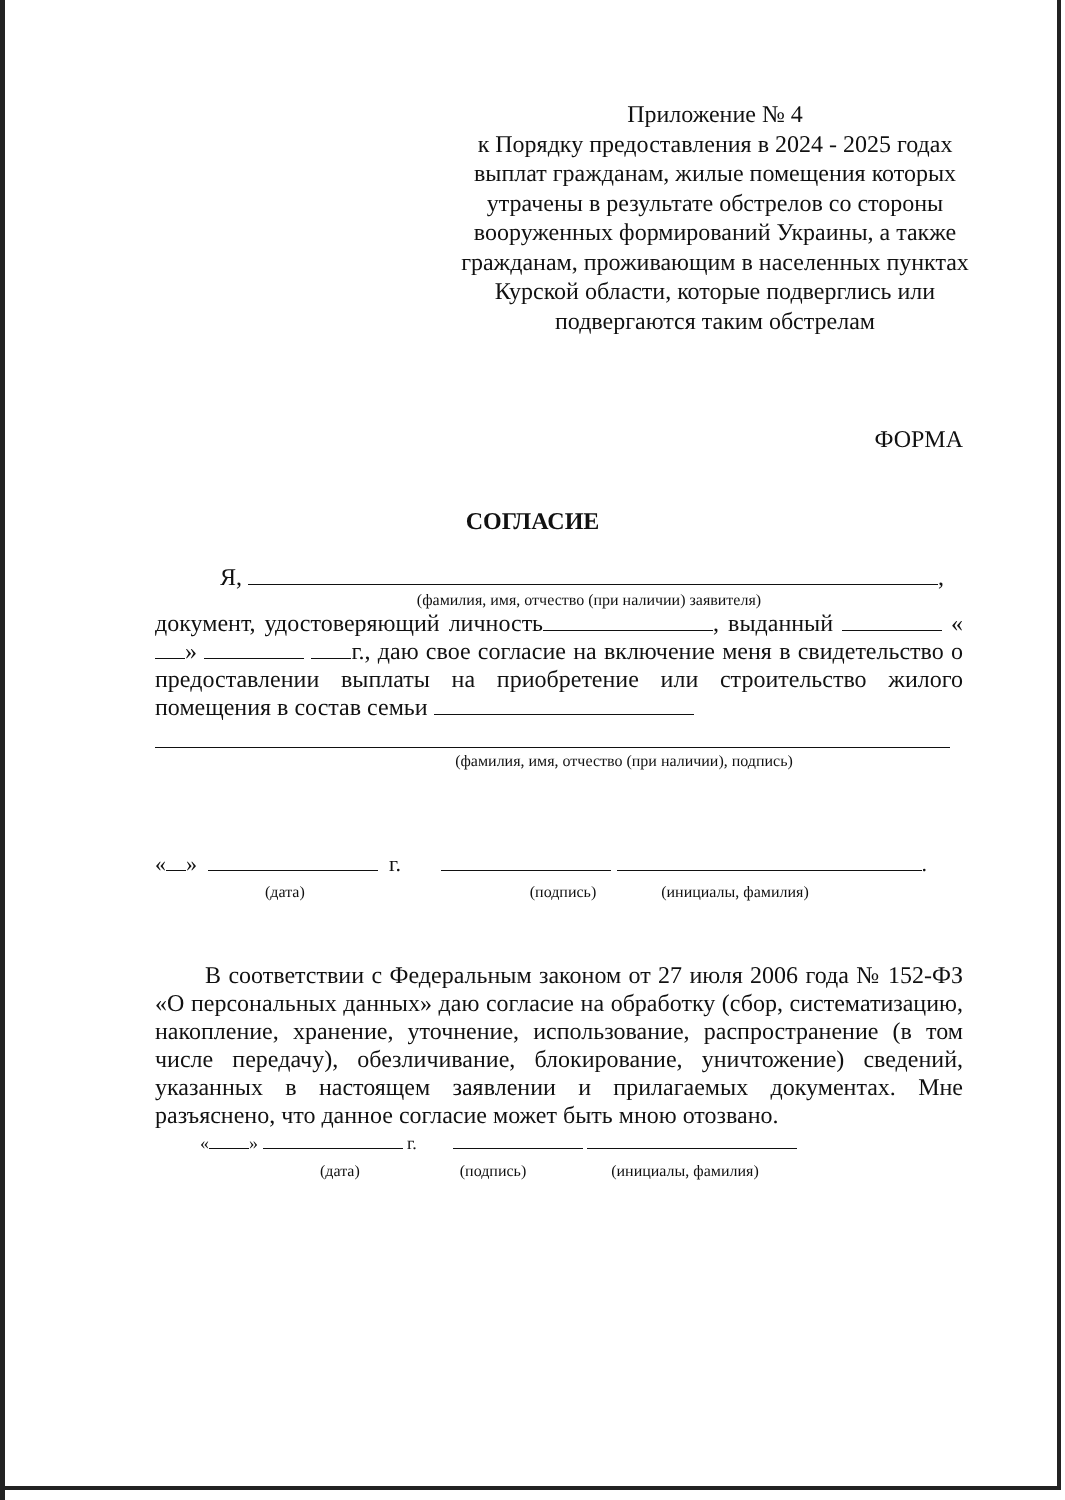Приложение № 4
к Порядку предоставления в 2024 - 2025 годах выплат гражданам, жилые помещения которых утрачены в результате обстрелов со стороны вооруженных формирований Украины, а также гражданам, проживающим в населенных пунктах Курской области, которые подверглись или подвергаются таким обстрелам
ФОРМА
СОГЛАСИЕ
Я, ,
(фамилия, имя, отчество (при наличии) заявителя)
документ, удостоверяющий личность , выданный « » г., даю свое согласие на включение меня в свидетельство о предоставлении выплаты на приобретение или строительство жилого помещения в состав семьи
(фамилия, имя, отчество (при наличии), подпись)
« » г. .
(дата) (подпись) (инициалы, фамилия)
В соответствии с Федеральным законом от 27 июля 2006 года № 152-ФЗ «О персональных данных» даю согласие на обработку (сбор, систематизацию, накопление, хранение, уточнение, использование, распространение (в том числе передачу), обезличивание, блокирование, уничтожение) сведений, указанных в настоящем заявлении и прилагаемых документах. Мне разъяснено, что данное согласие может быть мною отозвано.
« » г.
(дата) (подпись) (инициалы, фамилия)